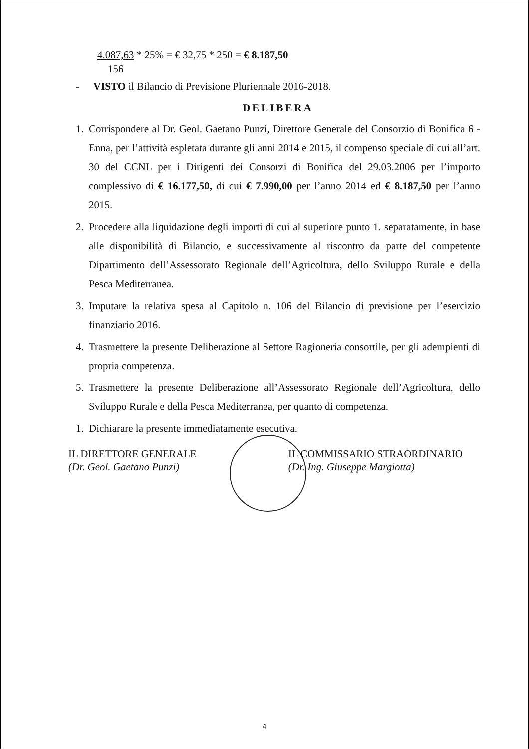4.087,63 * 25% = € 32,75 * 250 = € 8.187,50
156
- VISTO il Bilancio di Previsione Pluriennale 2016-2018.
DELIBERA
1. Corrispondere al Dr. Geol. Gaetano Punzi, Direttore Generale del Consorzio di Bonifica 6 - Enna, per l’attività espletata durante gli anni 2014 e 2015, il compenso speciale di cui all’art. 30 del CCNL per i Dirigenti dei Consorzi di Bonifica del 29.03.2006 per l’importo complessivo di € 16.177,50, di cui € 7.990,00 per l’anno 2014 ed € 8.187,50 per l’anno 2015.
2. Procedere alla liquidazione degli importi di cui al superiore punto 1. separatamente, in base alle disponibilità di Bilancio, e successivamente al riscontro da parte del competente Dipartimento dell’Assessorato Regionale dell’Agricoltura, dello Sviluppo Rurale e della Pesca Mediterranea.
3. Imputare la relativa spesa al Capitolo n. 106 del Bilancio di previsione per l’esercizio finanziario 2016.
4. Trasmettere la presente Deliberazione al Settore Ragioneria consortile, per gli adempienti di propria competenza.
5. Trasmettere la presente Deliberazione all’Assessorato Regionale dell’Agricoltura, dello Sviluppo Rurale e della Pesca Mediterranea, per quanto di competenza.
1. Dichiarare la presente immediatamente esecutiva.
IL DIRETTORE GENERALE
(Dr. Geol. Gaetano Punzi)
IL COMMISSARIO STRAORDINARIO
(Dr. Ing. Giuseppe Margiotta)
4